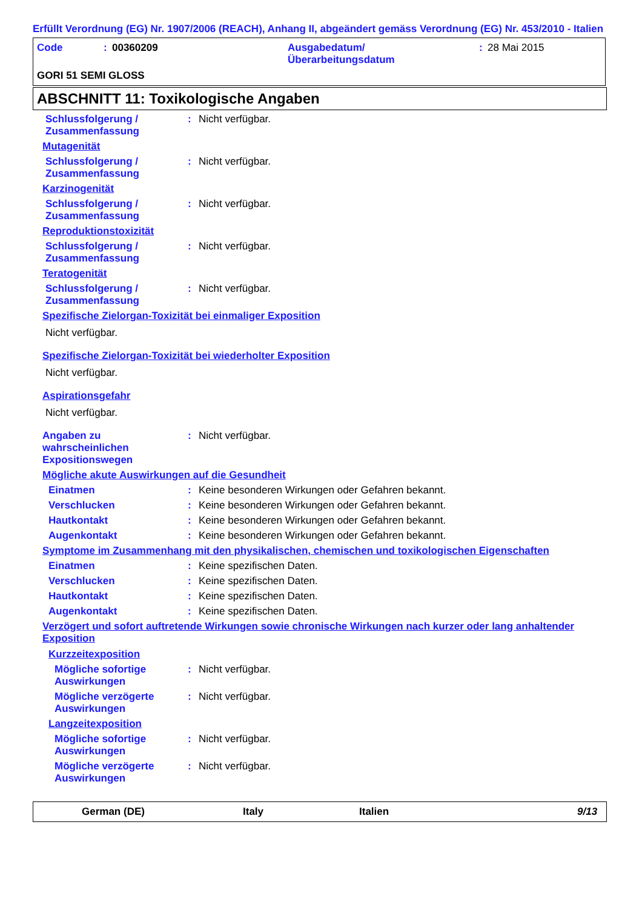Erfüllt Verordnung (EG) Nr. 1907/2006 (REACH), Anhang II, abgeändert gemäss Verordnung (EG) Nr. 453/2010 - Italien
Code: 00360209 Ausgabedatum/
Überarbeitungsdatum: 28 Mai 2015
GORI 51 SEMI GLOSS
ABSCHNITT 11: Toxikologische Angaben
Schlussfolgerung / Zusammenfassung: Nicht verfügbar.
Mutagenität
Schlussfolgerung / Zusammenfassung: Nicht verfügbar.
Karzinogenität
Schlussfolgerung / Zusammenfassung: Nicht verfügbar.
Reproduktionstoxizität
Schlussfolgerung / Zusammenfassung: Nicht verfügbar.
Teratogenität
Schlussfolgerung / Zusammenfassung: Nicht verfügbar.
Spezifische Zielorgan-Toxizität bei einmaliger Exposition
Nicht verfügbar.
Spezifische Zielorgan-Toxizität bei wiederholter Exposition
Nicht verfügbar.
Aspirationsgefahr
Nicht verfügbar.
Angaben zu wahrscheinlichen Expositionswegen: Nicht verfügbar.
Mögliche akute Auswirkungen auf die Gesundheit
Einatmen: Keine besonderen Wirkungen oder Gefahren bekannt.
Verschlucken: Keine besonderen Wirkungen oder Gefahren bekannt.
Hautkontakt: Keine besonderen Wirkungen oder Gefahren bekannt.
Augenkontakt: Keine besonderen Wirkungen oder Gefahren bekannt.
Symptome im Zusammenhang mit den physikalischen, chemischen und toxikologischen Eigenschaften
Einatmen: Keine spezifischen Daten.
Verschlucken: Keine spezifischen Daten.
Hautkontakt: Keine spezifischen Daten.
Augenkontakt: Keine spezifischen Daten.
Verzögert und sofort auftretende Wirkungen sowie chronische Wirkungen nach kurzer oder lang anhaltender Exposition
Kurzzeitexposition
Mögliche sofortige Auswirkungen: Nicht verfügbar.
Mögliche verzögerte Auswirkungen: Nicht verfügbar.
Langzeitexposition
Mögliche sofortige Auswirkungen: Nicht verfügbar.
Mögliche verzögerte Auswirkungen: Nicht verfügbar.
German (DE) Italy Italien 9/13